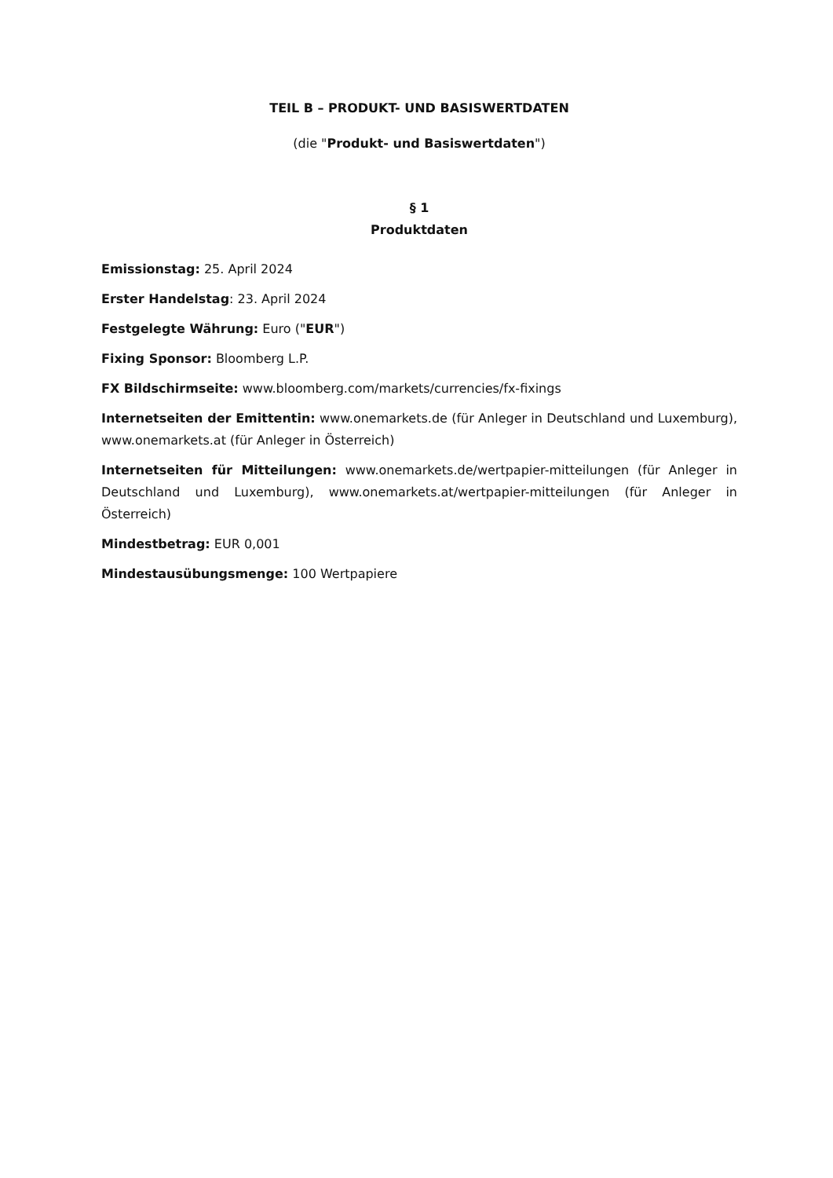TEIL B – PRODUKT- UND BASISWERTDATEN
(die "Produkt- und Basiswertdaten")
§ 1
Produktdaten
Emissionstag: 25. April 2024
Erster Handelstag: 23. April 2024
Festgelegte Währung: Euro ("EUR")
Fixing Sponsor: Bloomberg L.P.
FX Bildschirmseite: www.bloomberg.com/markets/currencies/fx-fixings
Internetseiten der Emittentin: www.onemarkets.de (für Anleger in Deutschland und Luxemburg), www.onemarkets.at (für Anleger in Österreich)
Internetseiten für Mitteilungen: www.onemarkets.de/wertpapier-mitteilungen (für Anleger in Deutschland und Luxemburg), www.onemarkets.at/wertpapier-mitteilungen (für Anleger in Österreich)
Mindestbetrag: EUR 0,001
Mindestausübungsmenge: 100 Wertpapiere